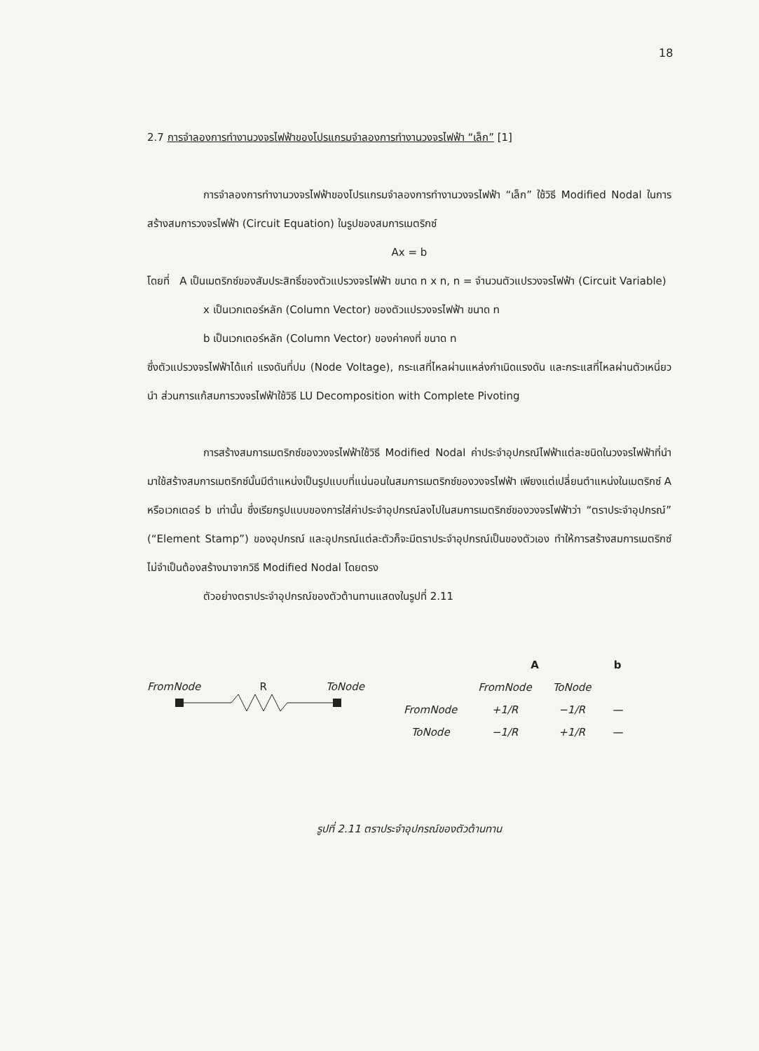18
2.7 การจำลองการทำงานวงจรไฟฟ้าของโปรแกรมจำลองการทำงานวงจรไฟฟ้า “เล็ก” [1]
การจำลองการทำงานวงจรไฟฟ้าของโปรแกรมจำลองการทำงานวงจรไฟฟ้า “เล็ก” ใช้วิธี Modified Nodal ในการสร้างสมการวงจรไฟฟ้า (Circuit Equation) ในรูปของสมการเมตริกซ์
Ax = b
โดยที่ A เป็นเมตริกซ์ของสัมประสิทธิ์ของตัวแปรวงจรไฟฟ้า ขนาด n x n, n = จำนวนตัวแปรวงจรไฟฟ้า (Circuit Variable)
x เป็นเวกเตอร์หลัก (Column Vector) ของตัวแปรวงจรไฟฟ้า ขนาด n
b เป็นเวกเตอร์หลัก (Column Vector) ของค่าคงที่ ขนาด n
ซึ่งตัวแปรวงจรไฟฟ้าได้แก่ แรงดันที่ปม (Node Voltage), กระแสที่ไหลผ่านแหล่งกำเนิดแรงดัน และกระแสที่ไหลผ่านตัวเหนี่ยวนำ ส่วนการแก้สมการวงจรไฟฟ้าใช้วิธี LU Decomposition with Complete Pivoting
การสร้างสมการเมตริกซ์ของวงจรไฟฟ้าใช้วิธี Modified Nodal ค่าประจำอุปกรณ์ไฟฟ้าแต่ละชนิดในวงจรไฟฟ้าที่นำมาใช้สร้างสมการเมตริกซ์นั้นมีตำแหน่งเป็นรูปแบบที่แน่นอนในสมการเมตริกซ์ของวงจรไฟฟ้า เพียงแต่เปลี่ยนตำแหน่งในเมตริกซ์ A หรือเวกเตอร์ b เท่านั้น ซึ่งเรียกรูปแบบของการใส่ค่าประจำอุปกรณ์ลงไปในสมการเมตริกซ์ของวงจรไฟฟ้าว่า “ตราประจำอุปกรณ์” (“Element Stamp”) ของอุปกรณ์ และอุปกรณ์แต่ละตัวก็จะมีตราประจำอุปกรณ์เป็นของตัวเอง ทำให้การสร้างสมการเมตริกซ์ไม่จำเป็นต้องสร้างมาจากวิธี Modified Nodal โดยตรง
ตัวอย่างตราประจำอุปกรณ์ของตัวต้านทานแสดงในรูปที่ 2.11
FromNode R ToNode
| | A | | b |
| | FromNode | ToNode | |
| FromNode | +1/R | −1/R | — |
| ToNode | −1/R | +1/R | — |
รูปที่ 2.11 ตราประจำอุปกรณ์ของตัวต้านทาน